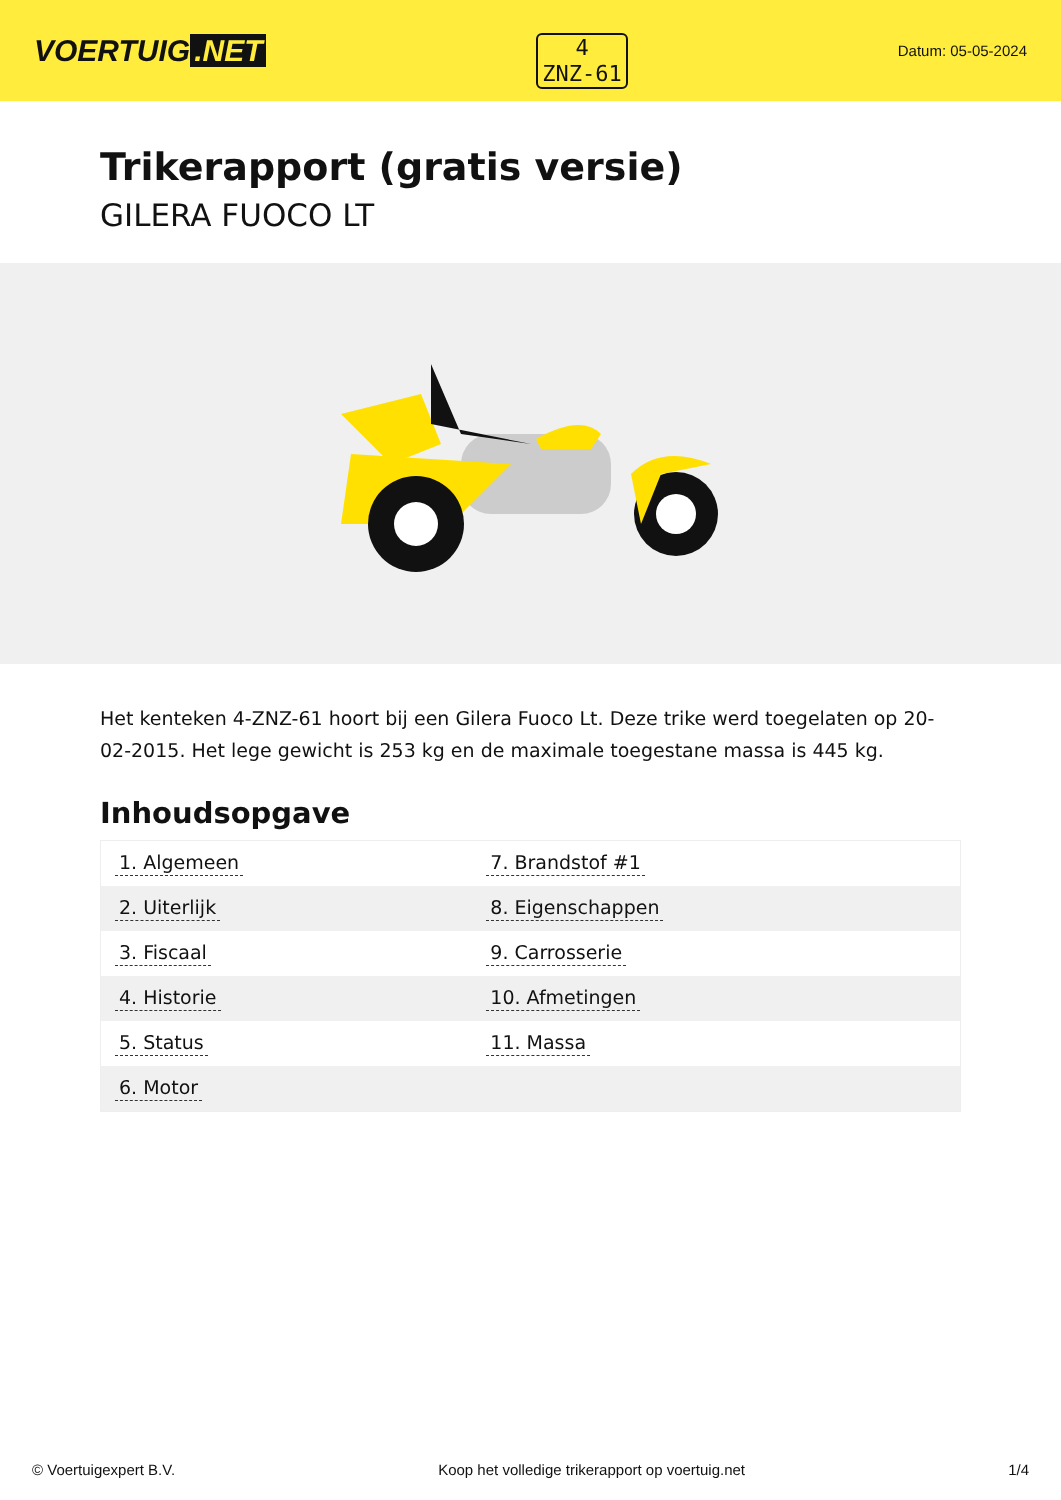VOERTUIG.NET
4
ZNZ-61
Datum: 05-05-2024
Trikerapport (gratis versie)
GILERA FUOCO LT
Het kenteken 4-ZNZ-61 hoort bij een Gilera Fuoco Lt. Deze trike werd toegelaten op 20-02-2015. Het lege gewicht is 253 kg en de maximale toegestane massa is 445 kg.
Inhoudsopgave
| 1. Algemeen | 7. Brandstof #1 |
| 2. Uiterlijk | 8. Eigenschappen |
| 3. Fiscaal | 9. Carrosserie |
| 4. Historie | 10. Afmetingen |
| 5. Status | 11. Massa |
| 6. Motor | |
© Voertuigexpert B.V. Koop het volledige trikerapport op voertuig.net 1/4